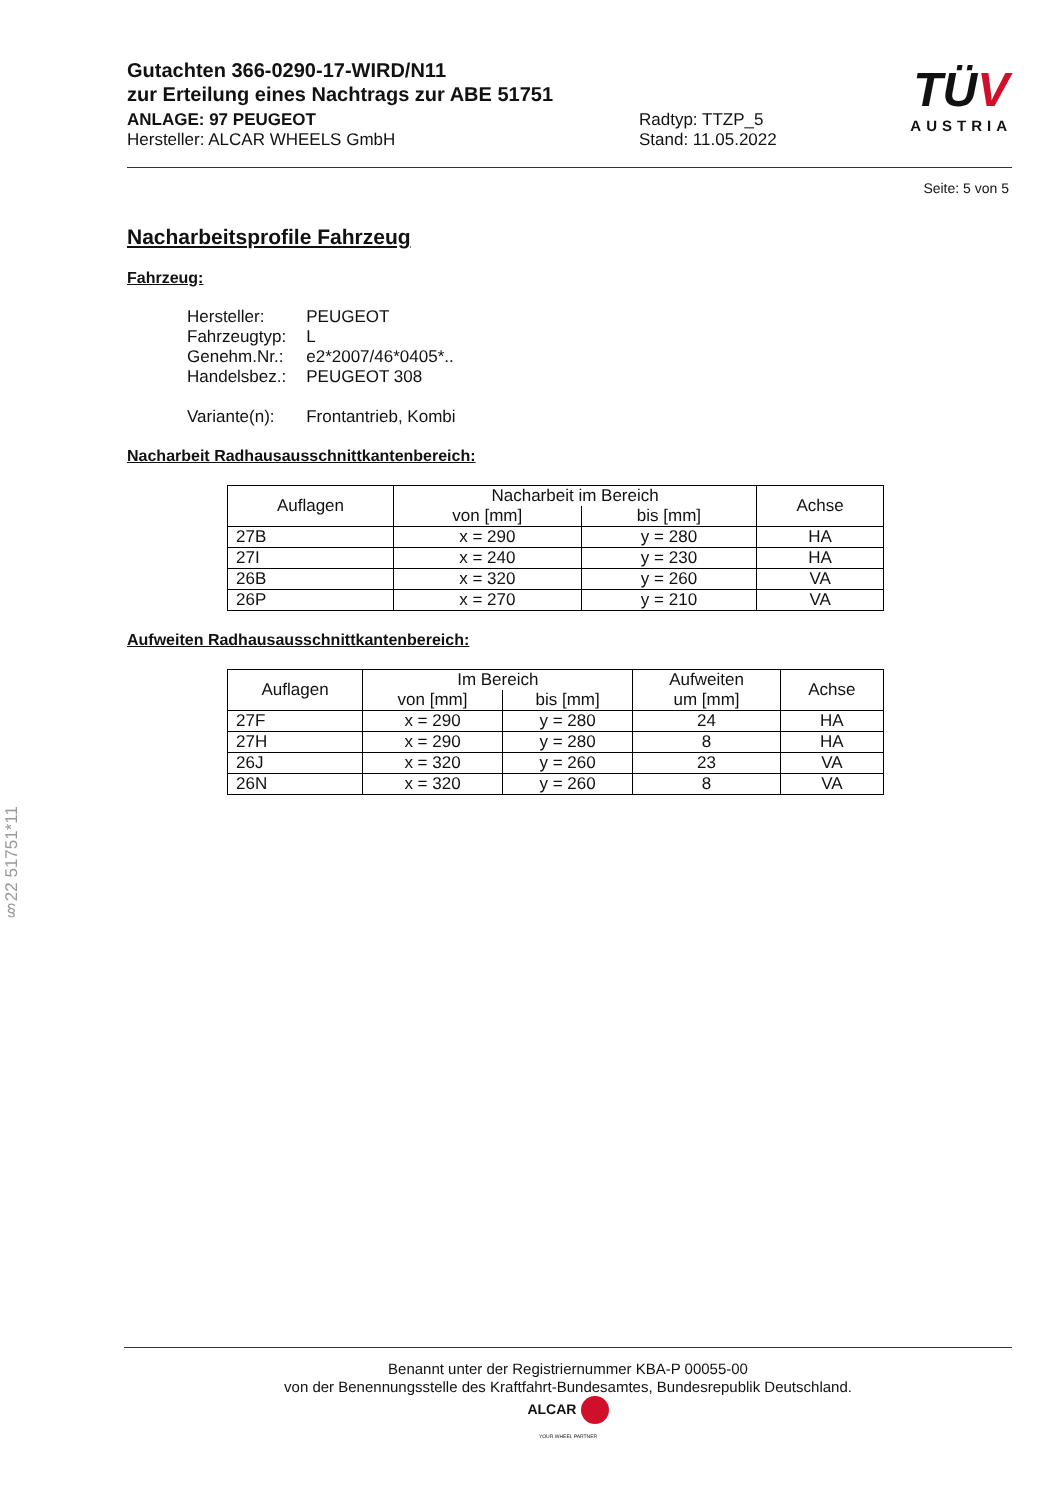Gutachten 366-0290-17-WIRD/N11
zur Erteilung eines Nachtrags zur ABE 51751
ANLAGE: 97 PEUGEOT
Hersteller: ALCAR WHEELS GmbH
Radtyp: TTZP_5
Stand: 11.05.2022
TÜ V
AUSTRIA
Seite: 5 von 5
Nacharbeitsprofile Fahrzeug
Fahrzeug:
| Hersteller: | PEUGEOT |
| Fahrzeugtyp: | L |
| Genehm.Nr.: | e2*2007/46*0405*.. |
| Handelsbez.: | PEUGEOT 308 |
| Variante(n): | Frontantrieb, Kombi |
Nacharbeit Radhausausschnittkantenbereich:
| Auflagen | Nacharbeit im Bereich | | Achse |
| --- | --- | --- | --- |
| | von [mm] | bis [mm] | |
| 27B | x = 290 | y = 280 | HA |
| 27I | x = 240 | y = 230 | HA |
| 26B | x = 320 | y = 260 | VA |
| 26P | x = 270 | y = 210 | VA |
Aufweiten Radhausausschnittkantenbereich:
| Auflagen | Im Bereich | | Aufweiten um [mm] | Achse |
| --- | --- | --- | --- | --- |
| | von [mm] | bis [mm] | | |
| 27F | x = 290 | y = 280 | 24 | HA |
| 27H | x = 290 | y = 280 | 8 | HA |
| 26J | x = 320 | y = 260 | 23 | VA |
| 26N | x = 320 | y = 260 | 8 | VA |
§22 51751*11
Benannt unter der Registriernummer KBA-P 00055-00
von der Benennungsstelle des Kraftfahrt-Bundesamtes, Bundesrepublik Deutschland.
ALCAR
YOUR WHEEL PARTNER